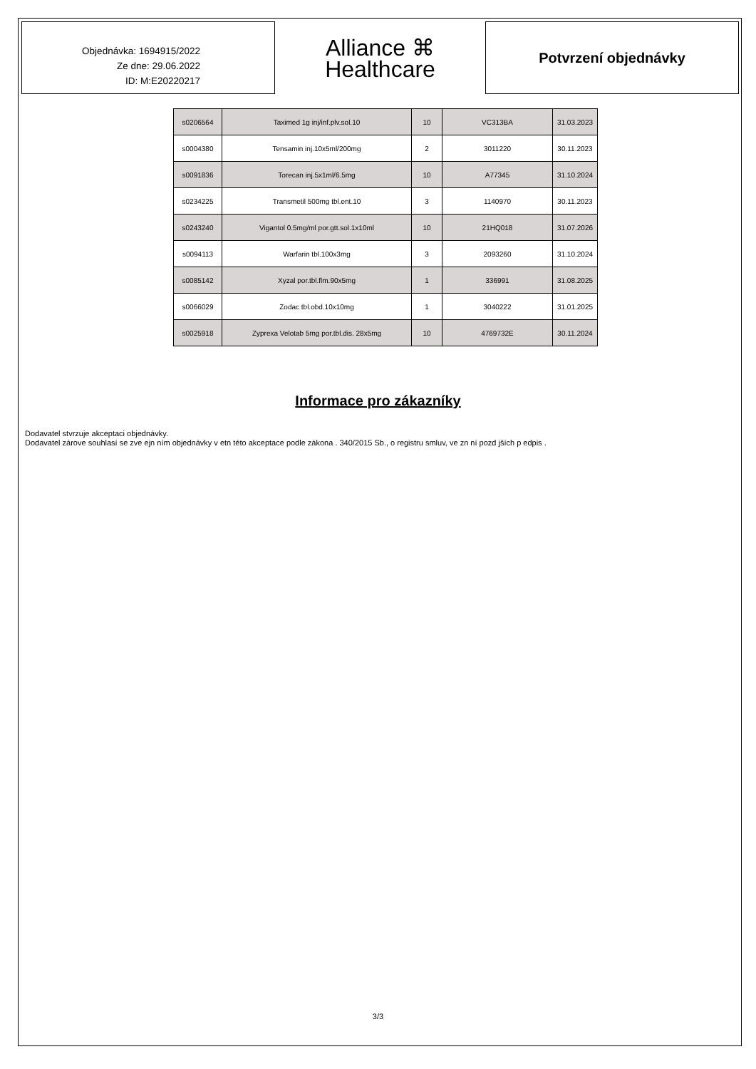Objednávka: 1694915/2022
Ze dne: 29.06.2022
ID: M:E20220217
Alliance ⌘
Healthcare
Potvrzení objednávky
| s0206564 | Taximed 1g inj/inf.plv.sol.10 | 10 | VC313BA | 31.03.2023 |
| s0004380 | Tensamin inj.10x5ml/200mg | 2 | 3011220 | 30.11.2023 |
| s0091836 | Torecan inj.5x1ml/6.5mg | 10 | A77345 | 31.10.2024 |
| s0234225 | Transmetil 500mg tbl.ent.10 | 3 | 1140970 | 30.11.2023 |
| s0243240 | Vigantol 0.5mg/ml por.gtt.sol.1x10ml | 10 | 21HQ018 | 31.07.2026 |
| s0094113 | Warfarin tbl.100x3mg | 3 | 2093260 | 31.10.2024 |
| s0085142 | Xyzal por.tbl.flm.90x5mg | 1 | 336991 | 31.08.2025 |
| s0066029 | Zodac tbl.obd.10x10mg | 1 | 3040222 | 31.01.2025 |
| s0025918 | Zyprexa Velotab 5mg por.tbl.dis. 28x5mg | 10 | 4769732E | 30.11.2024 |
Informace pro zákazníky
Dodavatel stvrzuje akceptaci objednávky.
Dodavatel zárove souhlasí se zve ejn ním objednávky v etn této akceptace podle zákona . 340/2015 Sb., o registru smluv, ve zn ní pozd jších p edpis .
3/3